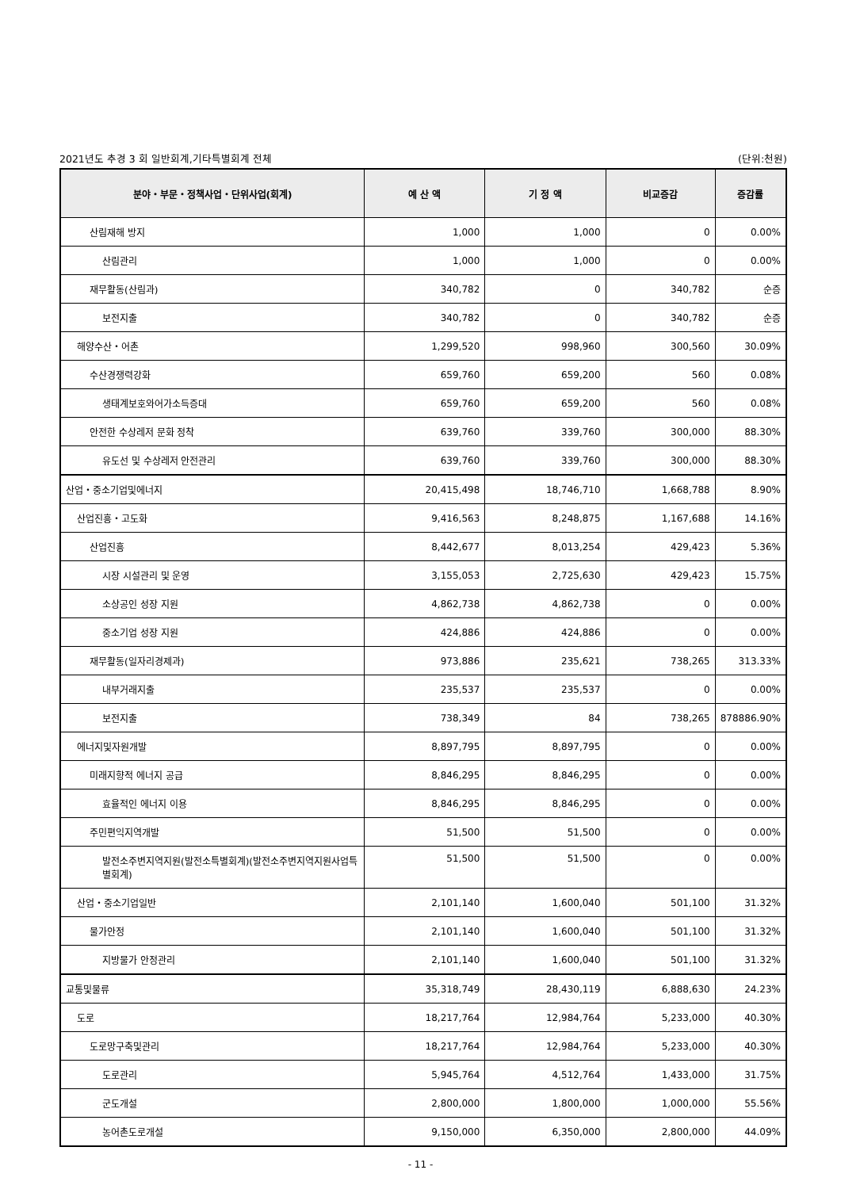2021년도 추경 3 회 일반회계,기타특별회계 전체 (단위:천원)
| 분야・부문・정책사업・단위사업(회계) | 예 산 액 | 기 정 액 | 비교증감 | 증감률 |
| --- | --- | --- | --- | --- |
| 산림재해 방지 | 1,000 | 1,000 | 0 | 0.00% |
| 산림관리 | 1,000 | 1,000 | 0 | 0.00% |
| 재무활동(산림과) | 340,782 | 0 | 340,782 | 순증 |
| 보전지출 | 340,782 | 0 | 340,782 | 순증 |
| 해양수산・어촌 | 1,299,520 | 998,960 | 300,560 | 30.09% |
| 수산경쟁력강화 | 659,760 | 659,200 | 560 | 0.08% |
| 생태계보호와어가소득증대 | 659,760 | 659,200 | 560 | 0.08% |
| 안전한 수상레저 문화 정착 | 639,760 | 339,760 | 300,000 | 88.30% |
| 유도선 및 수상레저 안전관리 | 639,760 | 339,760 | 300,000 | 88.30% |
| 산업・중소기업및에너지 | 20,415,498 | 18,746,710 | 1,668,788 | 8.90% |
| 산업진흥・고도화 | 9,416,563 | 8,248,875 | 1,167,688 | 14.16% |
| 산업진흥 | 8,442,677 | 8,013,254 | 429,423 | 5.36% |
| 시장 시설관리 및 운영 | 3,155,053 | 2,725,630 | 429,423 | 15.75% |
| 소상공인 성장 지원 | 4,862,738 | 4,862,738 | 0 | 0.00% |
| 중소기업 성장 지원 | 424,886 | 424,886 | 0 | 0.00% |
| 재무활동(일자리경제과) | 973,886 | 235,621 | 738,265 | 313.33% |
| 내부거래지출 | 235,537 | 235,537 | 0 | 0.00% |
| 보전지출 | 738,349 | 84 | 738,265 | 878886.90% |
| 에너지및자원개발 | 8,897,795 | 8,897,795 | 0 | 0.00% |
| 미래지향적 에너지 공급 | 8,846,295 | 8,846,295 | 0 | 0.00% |
| 효율적인 에너지 이용 | 8,846,295 | 8,846,295 | 0 | 0.00% |
| 주민편익지역개발 | 51,500 | 51,500 | 0 | 0.00% |
| 발전소주변지역지원(발전소특별회계)(발전소주변지역지원사업특별회계) | 51,500 | 51,500 | 0 | 0.00% |
| 산업・중소기업일반 | 2,101,140 | 1,600,040 | 501,100 | 31.32% |
| 물가안정 | 2,101,140 | 1,600,040 | 501,100 | 31.32% |
| 지방물가 안정관리 | 2,101,140 | 1,600,040 | 501,100 | 31.32% |
| 교통및물류 | 35,318,749 | 28,430,119 | 6,888,630 | 24.23% |
| 도로 | 18,217,764 | 12,984,764 | 5,233,000 | 40.30% |
| 도로망구축및관리 | 18,217,764 | 12,984,764 | 5,233,000 | 40.30% |
| 도로관리 | 5,945,764 | 4,512,764 | 1,433,000 | 31.75% |
| 군도개설 | 2,800,000 | 1,800,000 | 1,000,000 | 55.56% |
| 농어촌도로개설 | 9,150,000 | 6,350,000 | 2,800,000 | 44.09% |
- 11 -